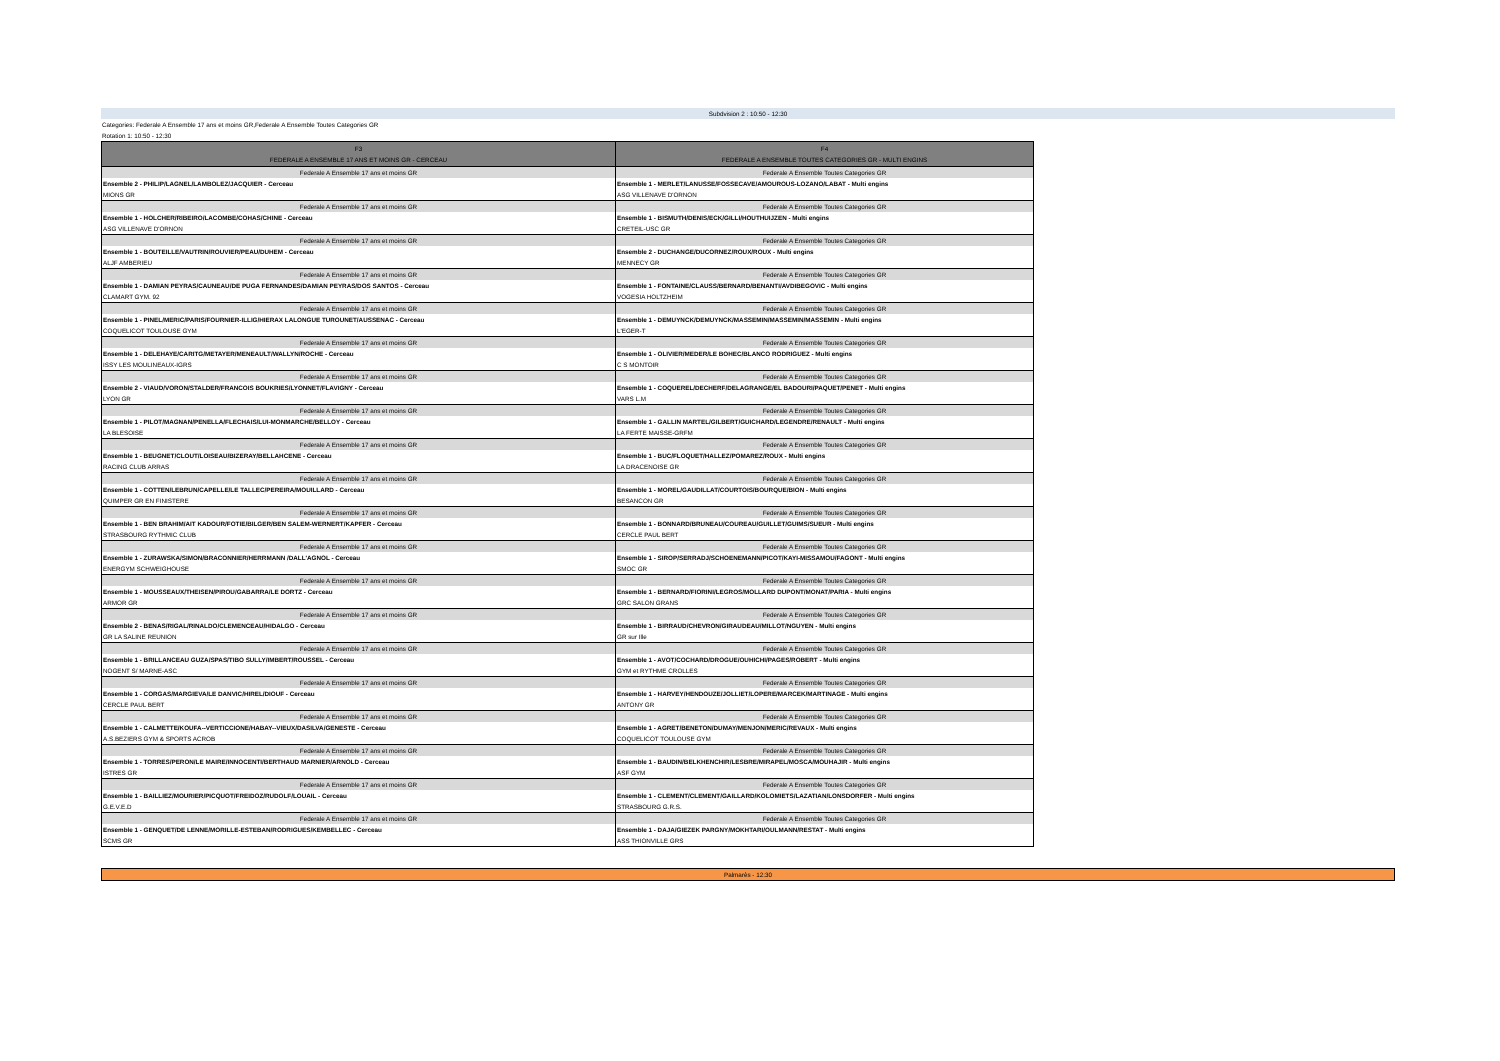Subdvision 2 : 10:50 - 12:30
Categories: Federale A Ensemble 17 ans et moins GR,Federale A Ensemble Toutes Categories GR
Rotation 1: 10:50 - 12:30
| F3 FEDERALE A ENSEMBLE 17 ANS ET MOINS GR - CERCEAU | F4 FEDERALE A ENSEMBLE TOUTES CATEGORIES GR - MULTI ENGINS |
| --- | --- |
| Federale A Ensemble 17 ans et moins GR | Federale A Ensemble Toutes Categories GR |
| Ensemble 2 - PHILIP/LAGNEL/LAMBOLEZ/JACQUIER - Cerceau | Ensemble 1 - MERLET/LANUSSE/FOSSECAVE/AMOUROUS-LOZANO/LABAT - Multi engins |
| MIONS GR | ASG VILLENAVE D'ORNON |
| Federale A Ensemble 17 ans et moins GR | Federale A Ensemble Toutes Categories GR |
| Ensemble 1 - HOLCHER/RIBEIRO/LACOMBE/COHAS/CHINE - Cerceau | Ensemble 1 - BISMUTH/DENIS/ECK/GILLI/HOUTHUIJZEN - Multi engins |
| ASG VILLENAVE D'ORNON | CRETEIL-USC GR |
| Federale A Ensemble 17 ans et moins GR | Federale A Ensemble Toutes Categories GR |
| Ensemble 1 - BOUTEILLE/VAUTRIN/ROUVIER/PEAU/DUHEM - Cerceau | Ensemble 2 - DUCHANGE/DUCORNEZ/ROUX/ROUX - Multi engins |
| ALJF AMBERIEU | MENNECY GR |
| Federale A Ensemble 17 ans et moins GR | Federale A Ensemble Toutes Categories GR |
| Ensemble 1 - DAMIAN PEYRAS/CAUNEAU/DE PUGA FERNANDES/DAMIAN PEYRAS/DOS SANTOS - Cerceau | Ensemble 1 - FONTAINE/CLAUSS/BERNARD/BENANTI/AVDIBEGOVIC - Multi engins |
| CLAMART GYM. 92 | VOGESIA HOLTZHEIM |
| Federale A Ensemble 17 ans et moins GR | Federale A Ensemble Toutes Categories GR |
| Ensemble 1 - PINEL/MERIC/PARIS/FOURNIER-ILLIG/HIERAX LALONGUE TUROUNET/AUSSENAC - Cerceau | Ensemble 1 - DEMUYNCK/DEMUYNCK/MASSEMIN/MASSEMIN/MASSEMIN - Multi engins |
| COQUELICOT TOULOUSE GYM | L'EGER-T |
| Federale A Ensemble 17 ans et moins GR | Federale A Ensemble Toutes Categories GR |
| Ensemble 1 - DELEHAYE/CARITG/METAYER/MENEAULT/WALLYN/ROCHE - Cerceau | Ensemble 1 - OLIVIER/MEDER/LE BOHEC/BLANCO RODRIGUEZ - Multi engins |
| ISSY LES MOULINEAUX-IGRS | C S MONTOIR |
| Federale A Ensemble 17 ans et moins GR | Federale A Ensemble Toutes Categories GR |
| Ensemble 2 - VIAUD/VORON/STALDER/FRANCOIS BOUKRIES/LYONNET/FLAVIGNY - Cerceau | Ensemble 1 - COQUEREL/DECHERF/DELAGRANGE/EL BADOURI/PAQUET/PENET - Multi engins |
| LYON GR | VARS L.M |
| Federale A Ensemble 17 ans et moins GR | Federale A Ensemble Toutes Categories GR |
| Ensemble 1 - PILOT/MAGNAN/PENELLA/FLECHAIS/LUI-MONMARCHE/BELLOY - Cerceau | Ensemble 1 - GALLIN MARTEL/GILBERT/GUICHARD/LEGENDRE/RENAULT - Multi engins |
| LA BLESOISE | LA FERTE MAISSE-GRFM |
| Federale A Ensemble 17 ans et moins GR | Federale A Ensemble Toutes Categories GR |
| Ensemble 1 - BEUGNET/CLOUT/LOISEAU/BIZERAY/BELLAHCENE - Cerceau | Ensemble 1 - BUC/FLOQUET/HALLEZ/POMAREZ/ROUX - Multi engins |
| RACING CLUB ARRAS | LA DRACENOISE GR |
| Federale A Ensemble 17 ans et moins GR | Federale A Ensemble Toutes Categories GR |
| Ensemble 1 - COTTEN/LEBRUN/CAPELLE/LE TALLEC/PEREIRA/MOUILLARD - Cerceau | Ensemble 1 - MOREL/GAUDILLAT/COURTOIS/BOURQUE/BION - Multi engins |
| QUIMPER GR EN FINISTERE | BESANCON GR |
| Federale A Ensemble 17 ans et moins GR | Federale A Ensemble Toutes Categories GR |
| Ensemble 1 - BEN BRAHIM/AIT KADOUR/FOTIE/BILGER/BEN SALEM-WERNERT/KAPFER - Cerceau | Ensemble 1 - BONNARD/BRUNEAU/COUREAU/GUILLET/GUIMS/SUEUR - Multi engins |
| STRASBOURG RYTHMIC CLUB | CERCLE PAUL BERT |
| Federale A Ensemble 17 ans et moins GR | Federale A Ensemble Toutes Categories GR |
| Ensemble 1 - ZURAWSKA/SIMON/BRACONNIER/HERRMANN /DALL'AGNOL - Cerceau | Ensemble 1 - SIROP/SERRADJ/SCHOENEMANN/PICOT/KAYI-MISSAMOU/FAGONT - Multi engins |
| ENERGYM SCHWEIGHOUSE | SMOC GR |
| Federale A Ensemble 17 ans et moins GR | Federale A Ensemble Toutes Categories GR |
| Ensemble 1 - MOUSSEAUX/THEISEN/PIROU/GABARRA/LE DORTZ - Cerceau | Ensemble 1 - BERNARD/FIORINI/LEGROS/MOLLARD DUPONT/MONAT/PARIA - Multi engins |
| ARMOR GR | GRC SALON GRANS |
| Federale A Ensemble 17 ans et moins GR | Federale A Ensemble Toutes Categories GR |
| Ensemble 2 - BENAS/RIGAL/RINALDO/CLEMENCEAU/HIDALGO - Cerceau | Ensemble 1 - BIRRAUD/CHEVRON/GIRAUDEAU/MILLOT/NGUYEN - Multi engins |
| GR LA SALINE REUNION | GR sur Ille |
| Federale A Ensemble 17 ans et moins GR | Federale A Ensemble Toutes Categories GR |
| Ensemble 1 - BRILLANCEAU GUZA/SPAS/TIBO SULLY/IMBERT/ROUSSEL - Cerceau | Ensemble 1 - AVOT/COCHARD/DROGUE/OUHICHI/PAGES/ROBERT - Multi engins |
| NOGENT S/ MARNE-ASC | GYM et RYTHME CROLLES |
| Federale A Ensemble 17 ans et moins GR | Federale A Ensemble Toutes Categories GR |
| Ensemble 1 - CORGAS/MARGIEVA/LE DANVIC/HIREL/DIOUF - Cerceau | Ensemble 1 - HARVEY/HENDOUZE/JOLLIET/LOPERE/MARCEK/MARTINAGE - Multi engins |
| CERCLE PAUL BERT | ANTONY GR |
| Federale A Ensemble 17 ans et moins GR | Federale A Ensemble Toutes Categories GR |
| Ensemble 1 - CALMETTE/KOUFA--VERTICCIONE/HABAY--VIEUX/DASILVA/GENESTE - Cerceau | Ensemble 1 - AGRET/BENETON/DUMAY/MENJON/MERIC/REVAUX - Multi engins |
| A.S.BEZIERS GYM & SPORTS ACROB | COQUELICOT TOULOUSE GYM |
| Federale A Ensemble 17 ans et moins GR | Federale A Ensemble Toutes Categories GR |
| Ensemble 1 - TORRES/PERON/LE MAIRE/INNOCENTI/BERTHAUD MARNIER/ARNOLD - Cerceau | Ensemble 1 - BAUDIN/BELKHENCHIR/LESBRE/MIRAPEL/MOSCA/MOUHAJIR - Multi engins |
| ISTRES GR | ASF GYM |
| Federale A Ensemble 17 ans et moins GR | Federale A Ensemble Toutes Categories GR |
| Ensemble 1 - BAILLIEZ/MOURIER/PICQUOT/FREIDOZ/RUDOLF/LOUAIL - Cerceau | Ensemble 1 - CLEMENT/CLEMENT/GAILLARD/KOLOMIETS/LAZATIAN/LONSDORFER - Multi engins |
| G.E.V.E.D | STRASBOURG G.R.S. |
| Federale A Ensemble 17 ans et moins GR | Federale A Ensemble Toutes Categories GR |
| Ensemble 1 - GENQUET/DE LENNE/MORILLE-ESTEBAN/RODRIGUES/KEMBELLEC - Cerceau | Ensemble 1 - DAJA/GIEZEK PARGNY/MOKHTARI/OULMANN/RESTAT - Multi engins |
| SCMS GR | ASS THIONVILLE GRS |
Palmarès - 12:30